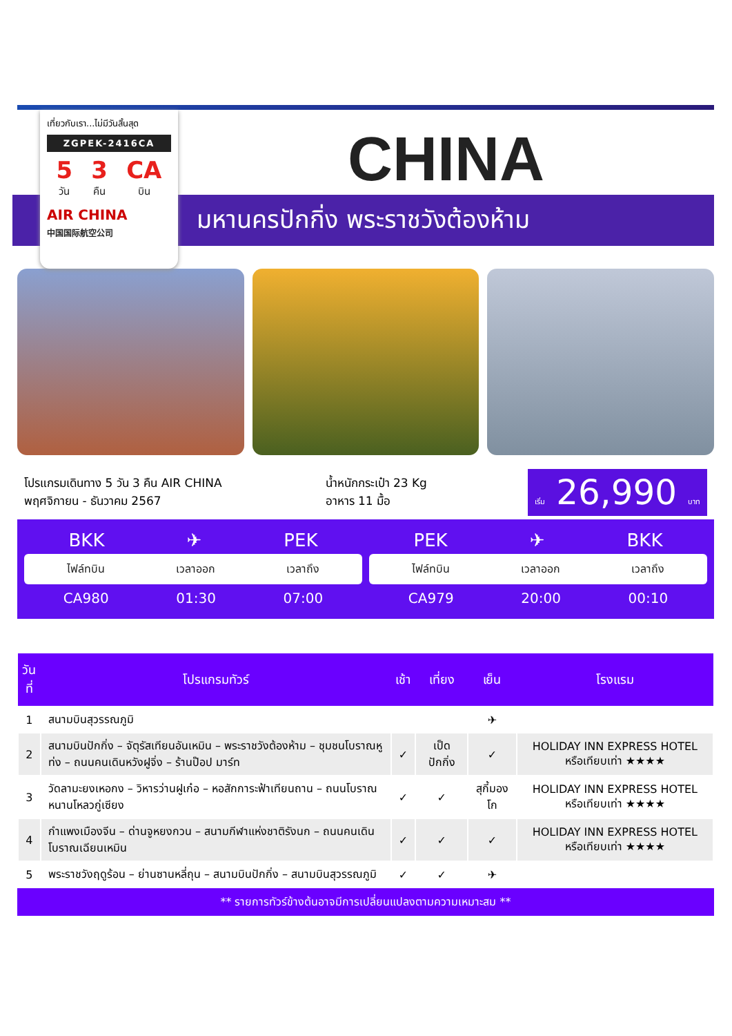เที่ยวกับเรา...ไม่มีวันสิ้นสุด
ZGPEK-2416CA
5
วัน 3
คืน CA
บิน
AIR CHINA
中国国际航空公司
CHINA
มหานครปักกิ่ง พระราชวังต้องห้าม
โปรแกรมเดินทาง 5 วัน 3 คืน AIR CHINA
พฤศจิกายน - ธันวาคม 2567
น้ำหนักกระเป๋า 23 Kg
อาหาร 11 มื้อ
เริ่ม 26,990 บาท
BKK ✈ PEK
ไฟล์ทบิน เวลาออก เวลาถึง
CA980 01:30 07:00
PEK ✈ BKK
ไฟล์ทบิน เวลาออก เวลาถึง
CA979 20:00 00:10
| วันที่ | โปรแกรมทัวร์ | เช้า | เที่ยง | เย็น | โรงแรม |
| --- | --- | --- | --- | --- | --- |
| 1 | สนามบินสุวรรณภูมิ | | | ✈ | |
| 2 | สนามบินปักกิ่ง – จัตุรัสเทียนอันเหมิน – พระราชวังต้องห้าม – ชุมชนโบราณหูท่ง – ถนนคนเดินหวังฝูจิ่ง – ร้านป๊อป มาร์ท | ✓ | เป็ดปักกิ่ง | ✓ | HOLIDAY INN EXPRESS HOTEL หรือเทียบเท่า ★★★★ |
| 3 | วัดลามะยงเหอกง – วิหารว่านฝูเก๋อ – หอสักการะฟ้าเทียนถาน – ถนนโบราณหนานโหลวกู่เซียง | ✓ | ✓ | สุกี้มองโก | HOLIDAY INN EXPRESS HOTEL หรือเทียบเท่า ★★★★ |
| 4 | กำแพงเมืองจีน – ด่านจูหยงกวน – สนามกีฬาแห่งชาติรังนก – ถนนคนเดินโบราณเฉียนเหมิน | ✓ | ✓ | ✓ | HOLIDAY INN EXPRESS HOTEL หรือเทียบเท่า ★★★★ |
| 5 | พระราชวังฤดูร้อน – ย่านซานหลี่ถุน – สนามบินปักกิ่ง – สนามบินสุวรรณภูมิ | ✓ | ✓ | ✈ | |
** รายการทัวร์ข้างต้นอาจมีการเปลี่ยนแปลงตามความเหมาะสม **